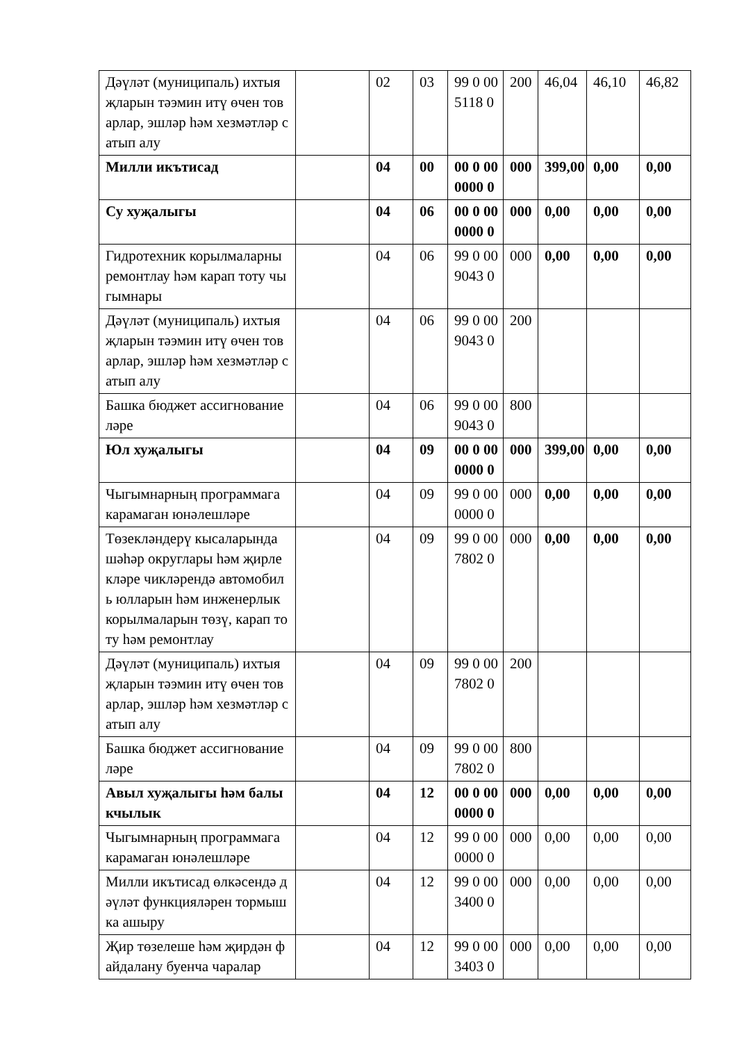| Дәүләт (муниципаль) ихтыяҗларын тәэмин итү өчен товарлар, эшләр һәм хезмәтләр сатып алу | | 02 | 03 | 99 0 00 5118 0 | 200 | 46,04 | 46,10 | 46,82 |
| Милли икътисад | | 04 | 00 | 00 0 00 0000 0 | 000 | 399,00 | 0,00 | 0,00 |
| Су хуҗалыгы | | 04 | 06 | 00 0 00 0000 0 | 000 | 0,00 | 0,00 | 0,00 |
| Гидротехник корылмаларны ремонтлау һәм карап тоту чыгымнары | | 04 | 06 | 99 0 00 9043 0 | 000 | 0,00 | 0,00 | 0,00 |
| Дәүләт (муниципаль) ихтыяҗларын тәэмин итү өчен товарлар, эшләр һәм хезмәтләр сатып алу | | 04 | 06 | 99 0 00 9043 0 | 200 | | | |
| Башка бюджет ассигнованиеләре | | 04 | 06 | 99 0 00 9043 0 | 800 | | | |
| Юл хуҗалыгы | | 04 | 09 | 00 0 00 0000 0 | 000 | 399,00 | 0,00 | 0,00 |
| Чыгымнарның программага карамаган юнәлешләре | | 04 | 09 | 99 0 00 0000 0 | 000 | 0,00 | 0,00 | 0,00 |
| Төзекләндерү кысаларында шәһәр округлары һәм җирлекләре чикләрендә автомобиль юлларын һәм инженерлык корылмаларын төзү, карап тоту һәм ремонтлау | | 04 | 09 | 99 0 00 7802 0 | 000 | 0,00 | 0,00 | 0,00 |
| Дәүләт (муниципаль) ихтыяҗларын тәэмин итү өчен товарлар, эшләр һәм хезмәтләр сатып алу | | 04 | 09 | 99 0 00 7802 0 | 200 | | | |
| Башка бюджет ассигнованиеләре | | 04 | 09 | 99 0 00 7802 0 | 800 | | | |
| Авыл хуҗалыгы һәм балыкчылык | | 04 | 12 | 00 0 00 0000 0 | 000 | 0,00 | 0,00 | 0,00 |
| Чыгымнарның программага карамаган юнәлешләре | | 04 | 12 | 99 0 00 0000 0 | 000 | 0,00 | 0,00 | 0,00 |
| Милли икътисад өлкәсендә дәүләт функцияләрен тормышка ашыру | | 04 | 12 | 99 0 00 3400 0 | 000 | 0,00 | 0,00 | 0,00 |
| Җир төзелеше һәм җирдән файдалану буенча чаралар | | 04 | 12 | 99 0 00 3403 0 | 000 | 0,00 | 0,00 | 0,00 |